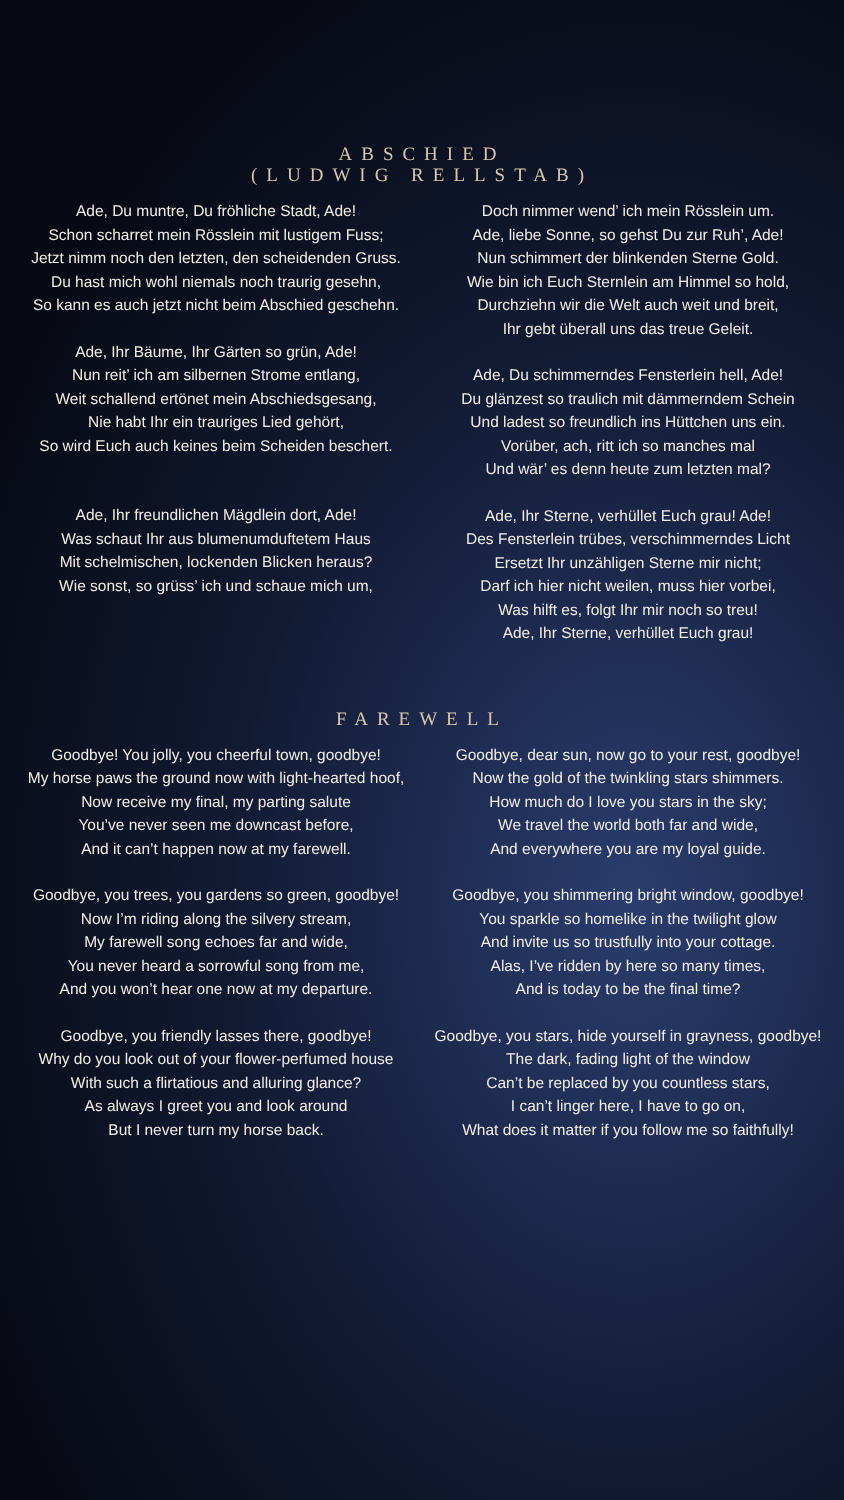ABSCHIED
(LUDWIG RELLSTAB)
Ade, Du muntre, Du fröhliche Stadt, Ade!
Schon scharret mein Rösslein mit lustigem Fuss;
Jetzt nimm noch den letzten, den scheidenden Gruss.
Du hast mich wohl niemals noch traurig gesehn,
So kann es auch jetzt nicht beim Abschied geschehn.
Ade, Ihr Bäume, Ihr Gärten so grün, Ade!
Nun reit’ ich am silbernen Strome entlang,
Weit schallend ertönet mein Abschiedsgesang,
Nie habt Ihr ein trauriges Lied gehört,
So wird Euch auch keines beim Scheiden beschert.
Ade, Ihr freundlichen Mägdlein dort, Ade!
Was schaut Ihr aus blumenumduftetem Haus
Mit schelmischen, lockenden Blicken heraus?
Wie sonst, so grüss’ ich und schaue mich um,
Doch nimmer wend’ ich mein Rösslein um.
Ade, liebe Sonne, so gehst Du zur Ruh’, Ade!
Nun schimmert der blinkenden Sterne Gold.
Wie bin ich Euch Sternlein am Himmel so hold,
Durchziehn wir die Welt auch weit und breit,
Ihr gebt überall uns das treue Geleit.
Ade, Du schimmerndes Fensterlein hell, Ade!
Du glänzest so traulich mit dämmerndem Schein
Und ladest so freundlich ins Hüttchen uns ein.
Vorüber, ach, ritt ich so manches mal
Und wär’ es denn heute zum letzten mal?
Ade, Ihr Sterne, verhüllet Euch grau! Ade!
Des Fensterlein trübes, verschimmerndes Licht
Ersetzt Ihr unzähligen Sterne mir nicht;
Darf ich hier nicht weilen, muss hier vorbei,
Was hilft es, folgt Ihr mir noch so treu!
Ade, Ihr Sterne, verhüllet Euch grau!
FAREWELL
Goodbye! You jolly, you cheerful town, goodbye!
My horse paws the ground now with light-hearted hoof,
Now receive my final, my parting salute
You’ve never seen me downcast before,
And it can’t happen now at my farewell.
Goodbye, you trees, you gardens so green, goodbye!
Now I’m riding along the silvery stream,
My farewell song echoes far and wide,
You never heard a sorrowful song from me,
And you won’t hear one now at my departure.
Goodbye, you friendly lasses there, goodbye!
Why do you look out of your flower-perfumed house
With such a flirtatious and alluring glance?
As always I greet you and look around
But I never turn my horse back.
Goodbye, dear sun, now go to your rest, goodbye!
Now the gold of the twinkling stars shimmers.
How much do I love you stars in the sky;
We travel the world both far and wide,
And everywhere you are my loyal guide.
Goodbye, you shimmering bright window, goodbye!
You sparkle so homelike in the twilight glow
And invite us so trustfully into your cottage.
Alas, I’ve ridden by here so many times,
And is today to be the final time?
Goodbye, you stars, hide yourself in grayness, goodbye!
The dark, fading light of the window
Can’t be replaced by you countless stars,
I can’t linger here, I have to go on,
What does it matter if you follow me so faithfully!